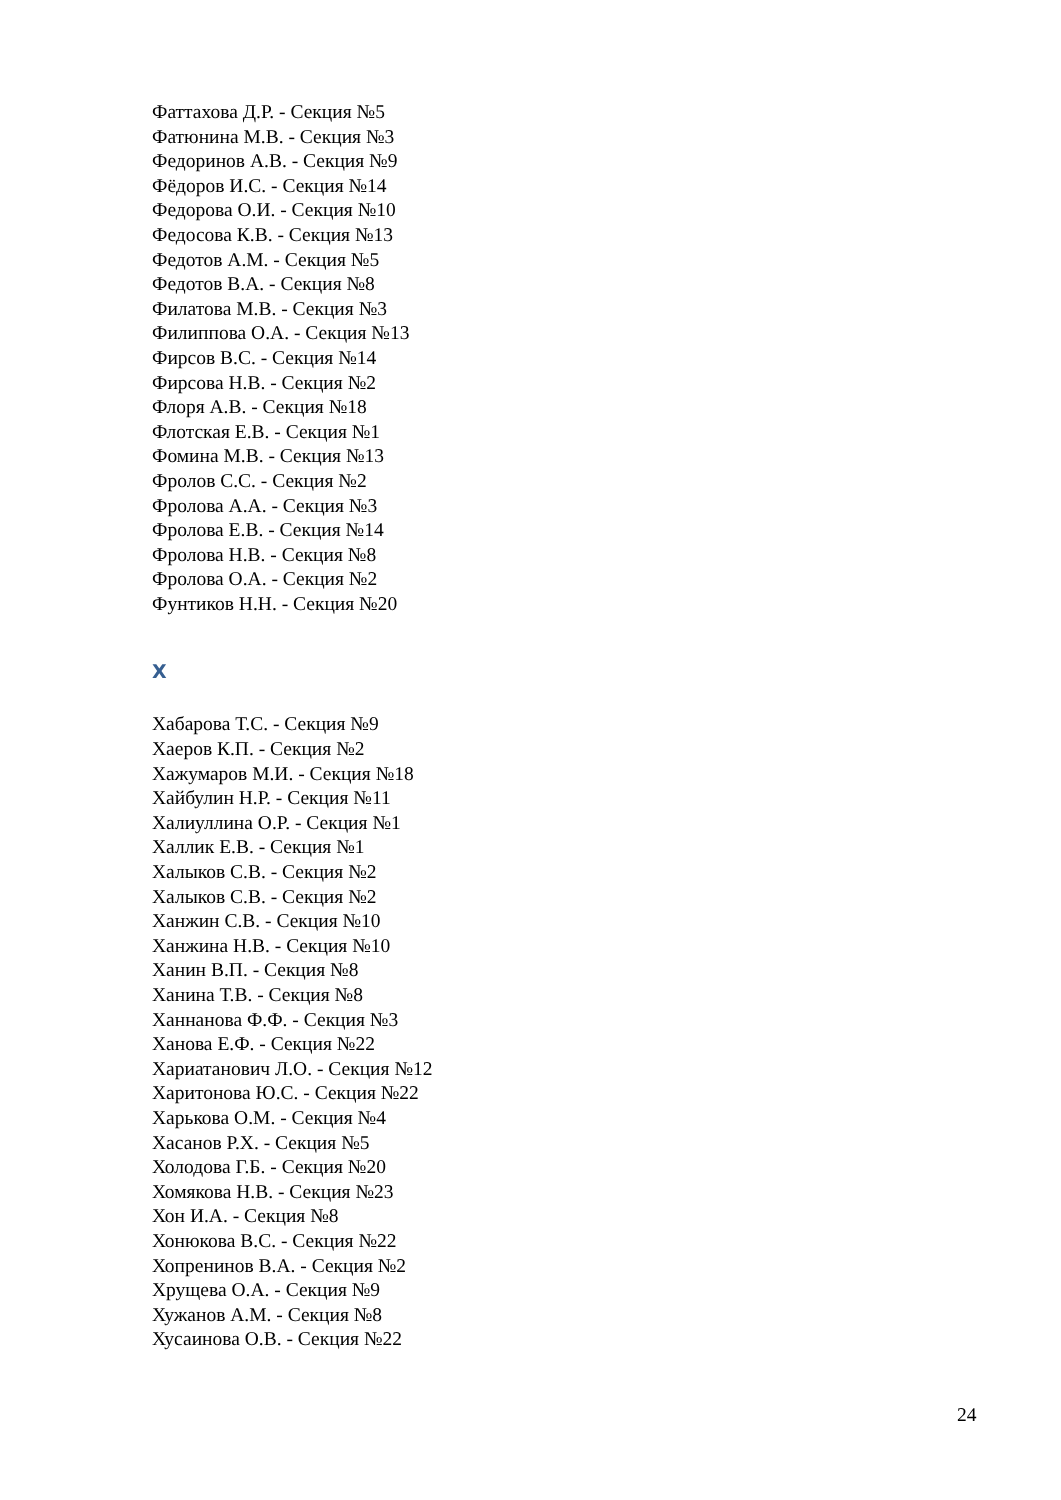Фаттахова Д.Р. - Секция №5
Фатюнина М.В. - Секция №3
Федоринов А.В. - Секция №9
Фёдоров И.С. - Секция №14
Федорова О.И. - Секция №10
Федосова К.В. - Секция №13
Федотов А.М. - Секция №5
Федотов В.А. - Секция №8
Филатова М.В. - Секция №3
Филиппова О.А. - Секция №13
Фирсов В.С. - Секция №14
Фирсова Н.В. - Секция №2
Флоря А.В. - Секция №18
Флотская Е.В. - Секция №1
Фомина М.В. - Секция №13
Фролов С.С. - Секция №2
Фролова А.А. - Секция №3
Фролова Е.В. - Секция №14
Фролова Н.В. - Секция №8
Фролова О.А. - Секция №2
Фунтиков Н.Н. - Секция №20
Х
Хабарова Т.С. - Секция №9
Хаеров К.П. - Секция №2
Хажумаров М.И. - Секция №18
Хайбулин Н.Р. - Секция №11
Халиуллина О.Р. - Секция №1
Халлик Е.В. - Секция №1
Халыков С.В. - Секция №2
Халыков С.В. - Секция №2
Ханжин С.В. - Секция №10
Ханжина Н.В. - Секция №10
Ханин В.П. - Секция №8
Ханина Т.В. - Секция №8
Ханнанова Ф.Ф. - Секция №3
Ханова Е.Ф. - Секция №22
Хариатанович Л.О. - Секция №12
Харитонова Ю.С. - Секция №22
Харькова О.М. - Секция №4
Хасанов Р.Х. - Секция №5
Холодова Г.Б. - Секция №20
Хомякова Н.В. - Секция №23
Хон И.А. - Секция №8
Хонюкова В.С. - Секция №22
Хопренинов В.А. - Секция №2
Хрущева О.А. - Секция №9
Хужанов А.М. - Секция №8
Хусаинова О.В. - Секция №22
24